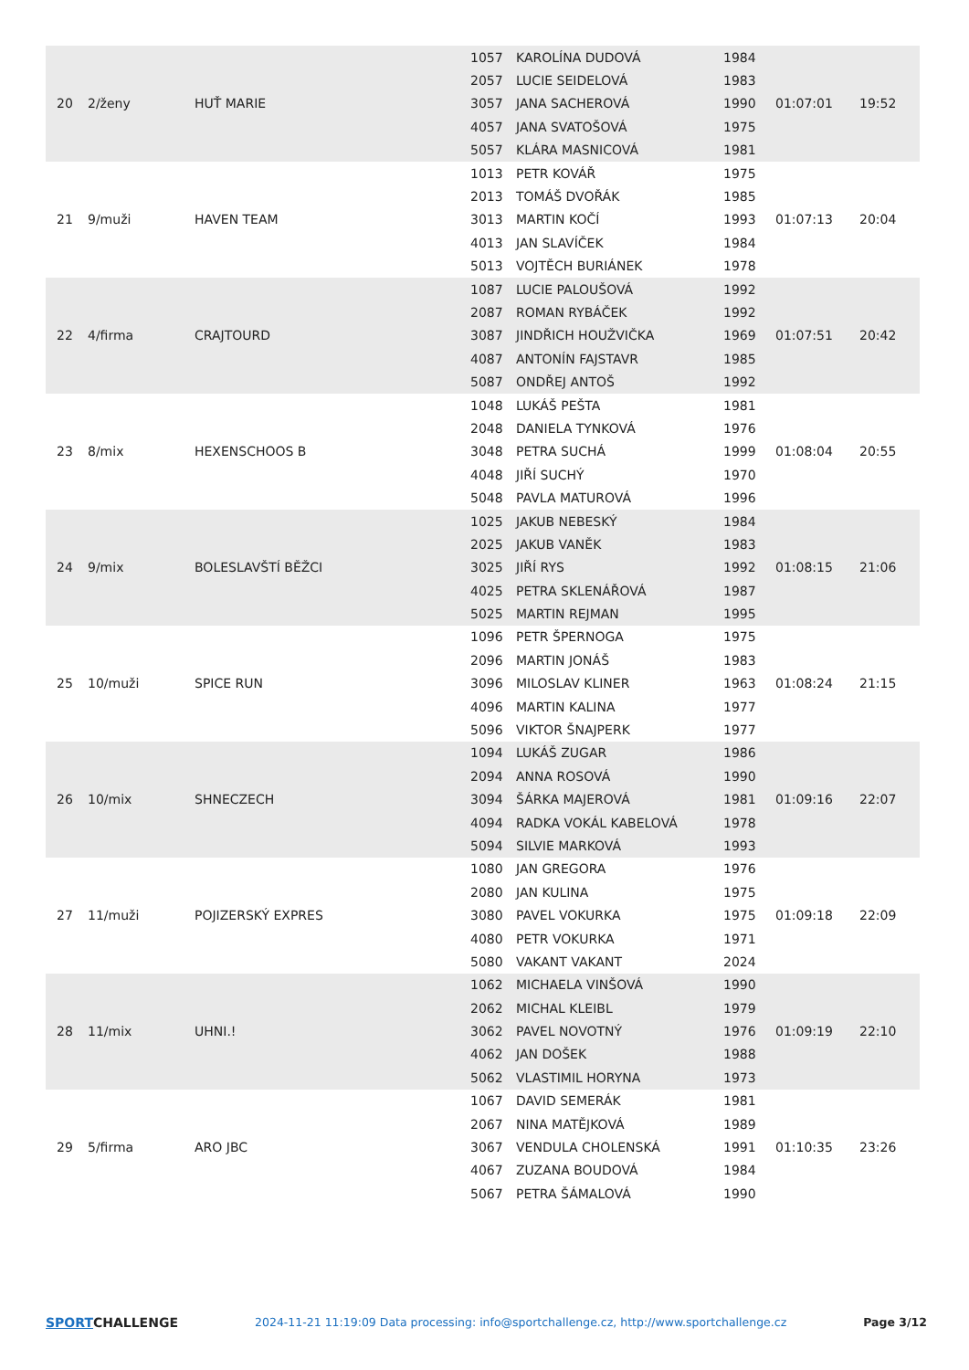| 20 | 2/ženy | HUŤ MARIE | 1057 | KAROLÍNA DUDOVÁ | 1984 | 01:07:01 | 19:52 |
| | | | 2057 | LUCIE SEIDELOVÁ | 1983 | | |
| | | | 3057 | JANA SACHEROVÁ | 1990 | | |
| | | | 4057 | JANA SVATOŠOVÁ | 1975 | | |
| | | | 5057 | KLÁRA MASNICOVÁ | 1981 | | |
| 21 | 9/muži | HAVEN TEAM | 1013 | PETR KOVÁŘ | 1975 | 01:07:13 | 20:04 |
| | | | 2013 | TOMÁŠ DVOŘÁK | 1985 | | |
| | | | 3013 | MARTIN KOČÍ | 1993 | | |
| | | | 4013 | JAN SLAVÍČEK | 1984 | | |
| | | | 5013 | VOJTĚCH BURIÁNEK | 1978 | | |
| 22 | 4/firma | CRAJTOURD | 1087 | LUCIE PALOUŠOVÁ | 1992 | 01:07:51 | 20:42 |
| | | | 2087 | ROMAN RYBÁČEK | 1992 | | |
| | | | 3087 | JINDŘICH HOUŽVIČKA | 1969 | | |
| | | | 4087 | ANTONÍN FAJSTAVR | 1985 | | |
| | | | 5087 | ONDŘEJ ANTOŠ | 1992 | | |
| 23 | 8/mix | HEXENSCHOOS B | 1048 | LUKÁŠ PEŠTA | 1981 | 01:08:04 | 20:55 |
| | | | 2048 | DANIELA TYNKOVÁ | 1976 | | |
| | | | 3048 | PETRA SUCHÁ | 1999 | | |
| | | | 4048 | JIŘÍ SUCHÝ | 1970 | | |
| | | | 5048 | PAVLA MATUROVÁ | 1996 | | |
| 24 | 9/mix | BOLESLAVŠTÍ BĚŽCI | 1025 | JAKUB NEBESKÝ | 1984 | 01:08:15 | 21:06 |
| | | | 2025 | JAKUB VANĚK | 1983 | | |
| | | | 3025 | JIŘÍ RYS | 1992 | | |
| | | | 4025 | PETRA SKLENÁŘOVÁ | 1987 | | |
| | | | 5025 | MARTIN REJMAN | 1995 | | |
| 25 | 10/muži | SPICE RUN | 1096 | PETR ŠPERNOGA | 1975 | 01:08:24 | 21:15 |
| | | | 2096 | MARTIN JONÁŠ | 1983 | | |
| | | | 3096 | MILOSLAV KLINER | 1963 | | |
| | | | 4096 | MARTIN KALINA | 1977 | | |
| | | | 5096 | VIKTOR ŠNAJPERK | 1977 | | |
| 26 | 10/mix | SHNECZECH | 1094 | LUKÁŠ ZUGAR | 1986 | 01:09:16 | 22:07 |
| | | | 2094 | ANNA ROSOVÁ | 1990 | | |
| | | | 3094 | ŠÁRKA MAJEROVÁ | 1981 | | |
| | | | 4094 | RADKA VOKÁL KABELOVÁ | 1978 | | |
| | | | 5094 | SILVIE MARKOVÁ | 1993 | | |
| 27 | 11/muži | POJIZERSKÝ EXPRES | 1080 | JAN GREGORA | 1976 | 01:09:18 | 22:09 |
| | | | 2080 | JAN KULINA | 1975 | | |
| | | | 3080 | PAVEL VOKURKA | 1975 | | |
| | | | 4080 | PETR VOKURKA | 1971 | | |
| | | | 5080 | VAKANT VAKANT | 2024 | | |
| 28 | 11/mix | UHNI.! | 1062 | MICHAELA VINŠOVÁ | 1990 | 01:09:19 | 22:10 |
| | | | 2062 | MICHAL KLEIBL | 1979 | | |
| | | | 3062 | PAVEL NOVOTNÝ | 1976 | | |
| | | | 4062 | JAN DOŠEK | 1988 | | |
| | | | 5062 | VLASTIMIL HORYNA | 1973 | | |
| 29 | 5/firma | ARO JBC | 1067 | DAVID SEMERÁK | 1981 | 01:10:35 | 23:26 |
| | | | 2067 | NINA MATĚJKOVÁ | 1989 | | |
| | | | 3067 | VENDULA CHOLENSKÁ | 1991 | | |
| | | | 4067 | ZUZANA BOUDOVÁ | 1984 | | |
| | | | 5067 | PETRA ŠÁMALOVÁ | 1990 | | |
SPORTCHALLENGE 2024-11-21 11:19:09 Data processing: info@sportchallenge.cz, http://www.sportchallenge.cz
Page 3/12